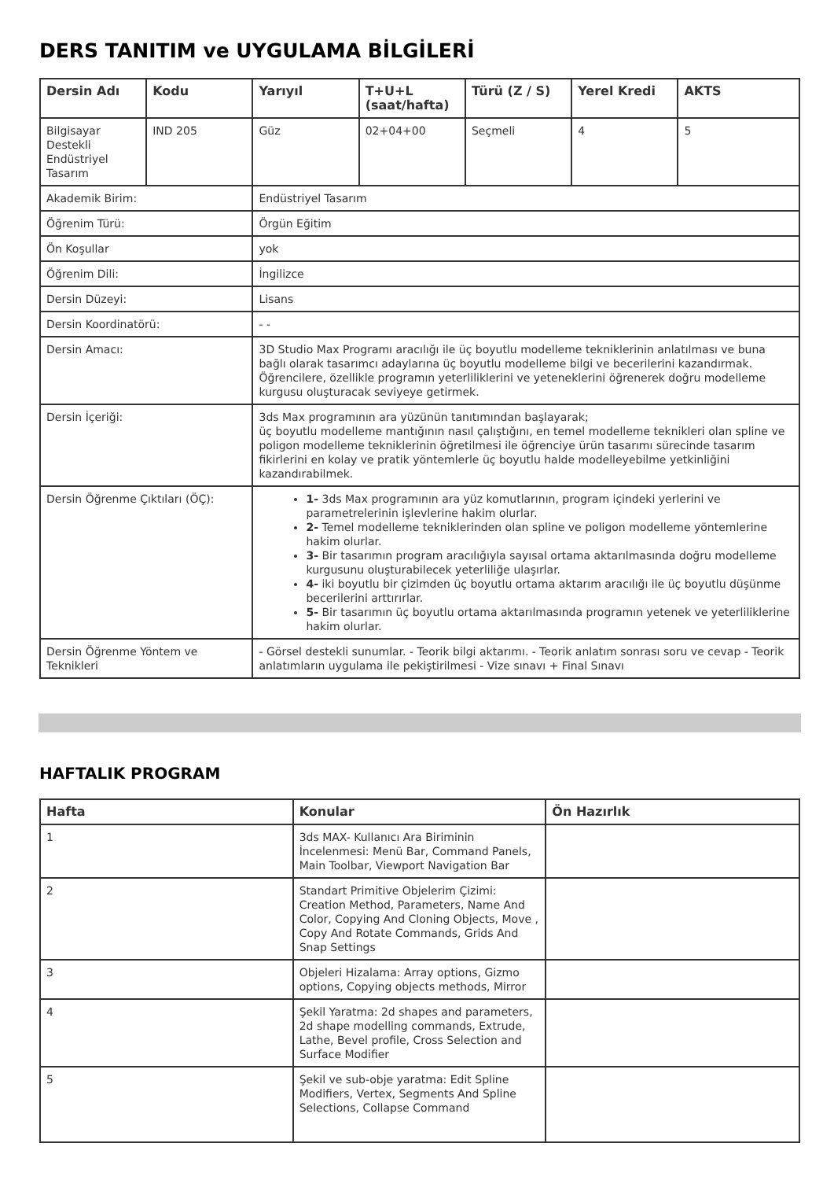DERS TANITIM ve UYGULAMA BİLGİLERİ
| Dersin Adı | Kodu | Yarıyıl | T+U+L (saat/hafta) | Türü (Z / S) | Yerel Kredi | AKTS |
| --- | --- | --- | --- | --- | --- | --- |
| Bilgisayar Destekli Endüstriyel Tasarım | IND 205 | Güz | 02+04+00 | Seçmeli | 4 | 5 |
| Akademik Birim: | | Endüstriyel Tasarım | | | | |
| Öğrenim Türü: | | Örgün Eğitim | | | | |
| Ön Koşullar | | yok | | | | |
| Öğrenim Dili: | | İngilizce | | | | |
| Dersin Düzeyi: | | Lisans | | | | |
| Dersin Koordinatörü: | | - - | | | | |
| Dersin Amacı: | | 3D Studio Max Programı aracılığı ile üç boyutlu modelleme tekniklerinin anlatılması ve buna bağlı olarak tasarımcı adaylarına üç boyutlu modelleme bilgi ve becerilerini kazandırmak. Öğrencilere, özellikle programın yeterliliklerini ve yeteneklerini öğrenerek doğru modelleme kurgusu oluşturacak seviyeye getirmek. | | | | |
| Dersin İçeriği: | | 3ds Max programının ara yüzünün tanıtımından başlayarak; üç boyutlu modelleme mantığının nasıl çalıştığını, en temel modelleme teknikleri olan spline ve poligon modelleme tekniklerinin öğretilmesi ile öğrenciye ürün tasarımı sürecinde tasarım fikirlerini en kolay ve pratik yöntemlerle üç boyutlu halde modelleyebilme yetkinliğini kazandırabilmek. | | | | |
| Dersin Öğrenme Çıktıları (ÖÇ): | | 1- 3ds Max programının ara yüz komutlarının, program içindeki yerlerini ve parametrelerinin işlevlerine hakim olurlar. 2- Temel modelleme tekniklerinden olan spline ve poligon modelleme yöntemlerine hakim olurlar. 3- Bir tasarımın program aracılığıyla sayısal ortama aktarılmasında doğru modelleme kurgusunu oluşturabilecek yeterliliğe ulaşırlar. 4- iki boyutlu bir çizimden üç boyutlu ortama aktarım aracılığı ile üç boyutlu düşünme becerilerini arttırırlar. 5- Bir tasarımın üç boyutlu ortama aktarılmasında programın yetenek ve yeterliliklerine hakim olurlar. | | | | |
| Dersin Öğrenme Yöntem ve Teknikleri | | - Görsel destekli sunumlar. - Teorik bilgi aktarımı. - Teorik anlatım sonrası soru ve cevap - Teorik anlatımların uygulama ile pekiştirilmesi - Vize sınavı + Final Sınavı | | | | |
HAFTALIK PROGRAM
| Hafta | Konular | Ön Hazırlık |
| --- | --- | --- |
| 1 | 3ds MAX- Kullanıcı Ara Biriminin İncelenmesi: Menü Bar, Command Panels, Main Toolbar, Viewport Navigation Bar | |
| 2 | Standart Primitive Objelerim Çizimi: Creation Method, Parameters, Name And Color, Copying And Cloning Objects, Move , Copy And Rotate Commands, Grids And Snap Settings | |
| 3 | Objeleri Hizalama: Array options, Gizmo options, Copying objects methods, Mirror | |
| 4 | Şekil Yaratma: 2d shapes and parameters, 2d shape modelling commands, Extrude, Lathe, Bevel profile, Cross Selection and Surface Modifier | |
| 5 | Şekil ve sub-obje yaratma: Edit Spline Modifiers, Vertex, Segments And Spline Selections, Collapse Command | |